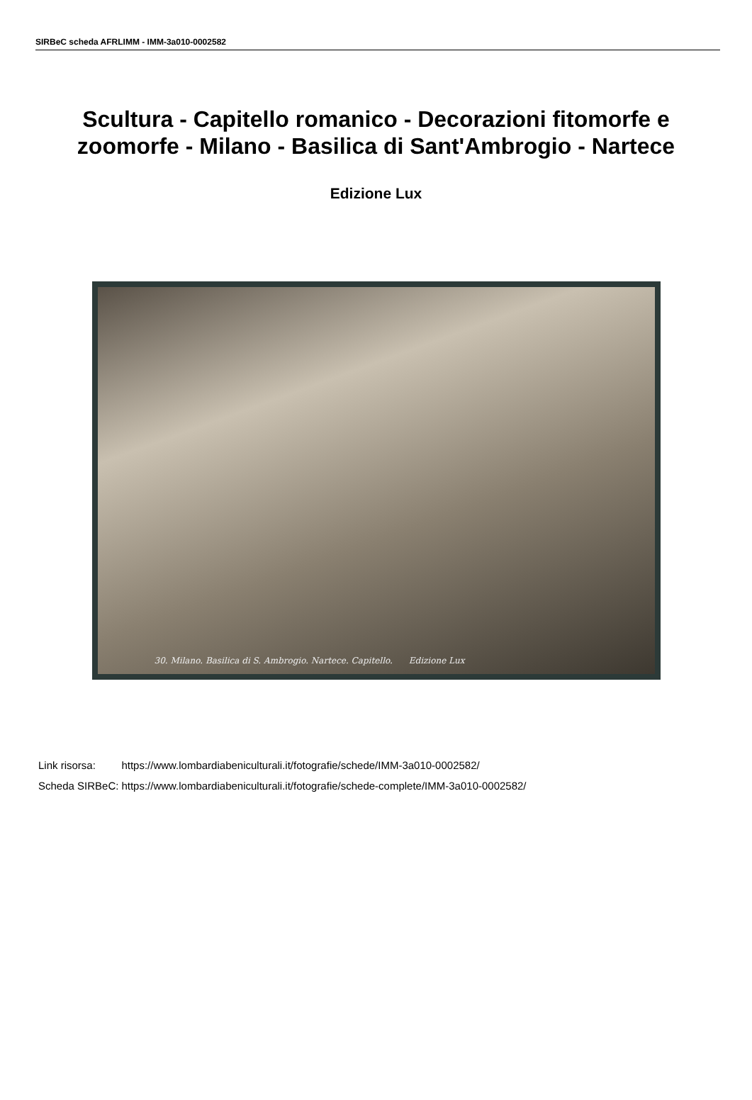SIRBeC scheda AFRLIMM - IMM-3a010-0002582
Scultura - Capitello romanico - Decorazioni fitomorfe e zoomorfe - Milano - Basilica di Sant'Ambrogio - Nartece
Edizione Lux
30. Milano. Basilica di S. Ambrogio. Nartece. Capitello. Edizione Lux
| Link risorsa: | https://www.lombardiabeniculturali.it/fotografie/schede/IMM-3a010-0002582/ |
| Scheda SIRBeC: | https://www.lombardiabeniculturali.it/fotografie/schede-complete/IMM-3a010-0002582/ |